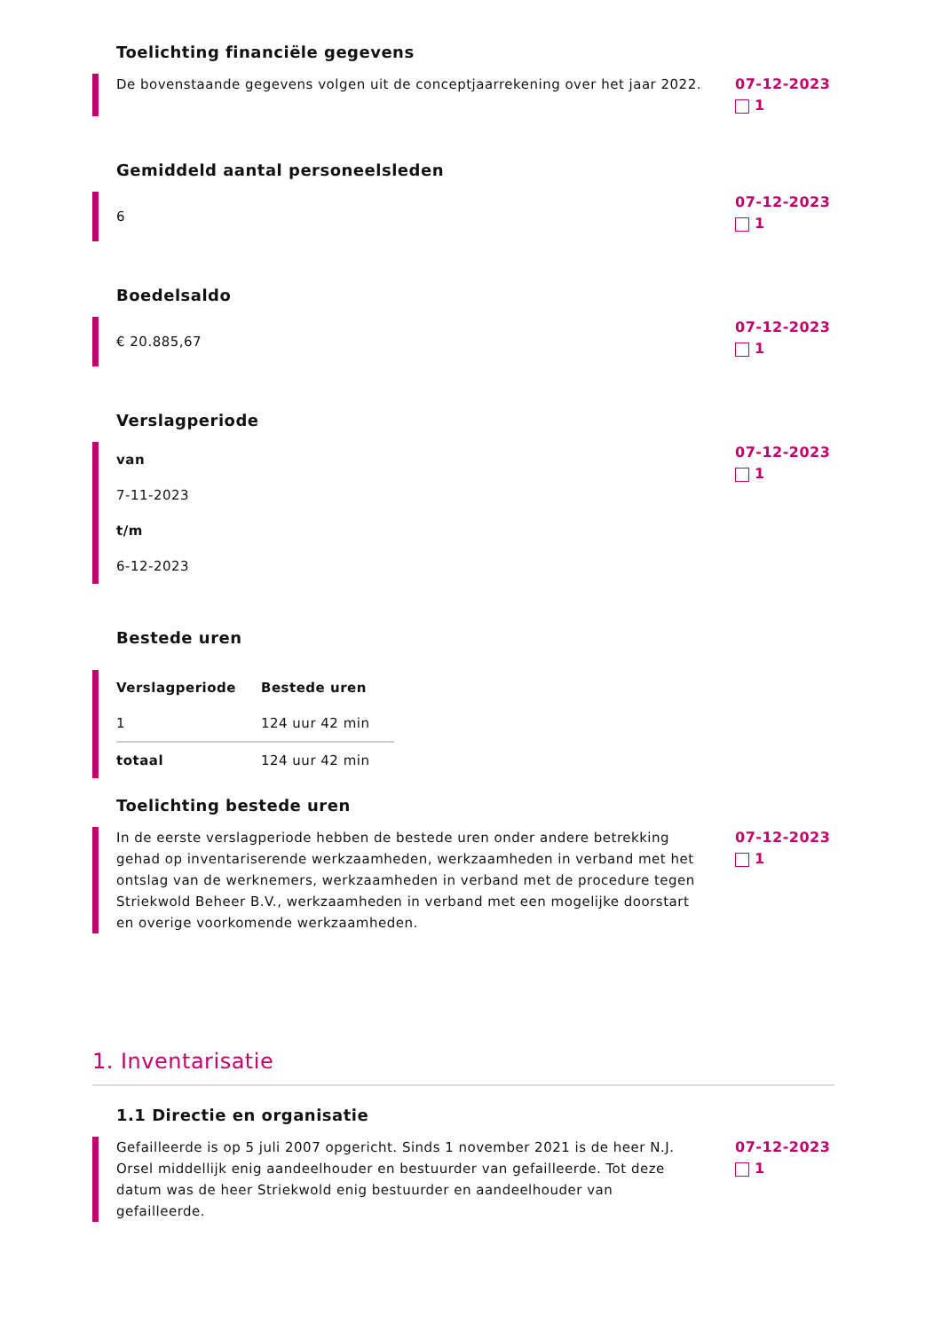Toelichting financiële gegevens
De bovenstaande gegevens volgen uit de conceptjaarrekening over het jaar 2022.
07-12-2023
1
Gemiddeld aantal personeelsleden
6
07-12-2023
1
Boedelsaldo
€ 20.885,67
07-12-2023
1
Verslagperiode
van
7-11-2023
t/m
6-12-2023
07-12-2023
1
Bestede uren
| Verslagperiode | Bestede uren |
| --- | --- |
| 1 | 124 uur 42 min |
| totaal | 124 uur 42 min |
Toelichting bestede uren
In de eerste verslagperiode hebben de bestede uren onder andere betrekking gehad op inventariserende werkzaamheden, werkzaamheden in verband met het ontslag van de werknemers, werkzaamheden in verband met de procedure tegen Striekwold Beheer B.V., werkzaamheden in verband met een mogelijke doorstart en overige voorkomende werkzaamheden.
07-12-2023
1
1. Inventarisatie
1.1 Directie en organisatie
Gefailleerde is op 5 juli 2007 opgericht. Sinds 1 november 2021 is de heer N.J. Orsel middellijk enig aandeelhouder en bestuurder van gefailleerde. Tot deze datum was de heer Striekwold enig bestuurder en aandeelhouder van gefailleerde.
07-12-2023
1